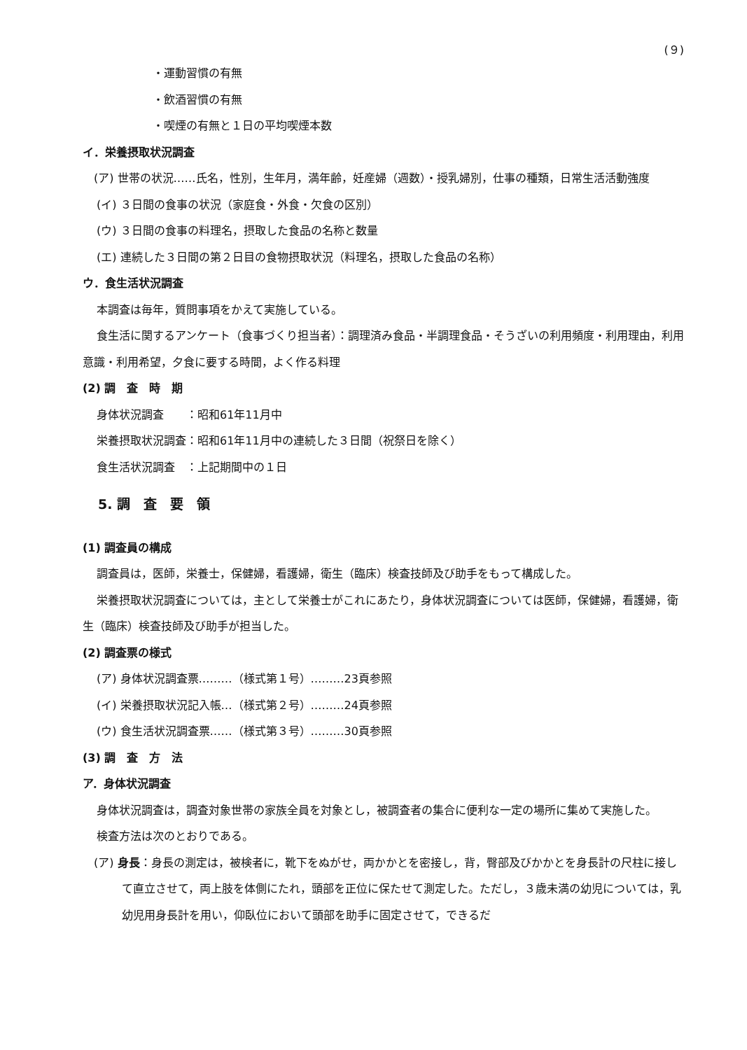(９)
・運動習慣の有無
・飲酒習慣の有無
・喫煙の有無と１日の平均喫煙本数
イ．栄養摂取状況調査
(ア) 世帯の状況……氏名，性別，生年月，満年齢，妊産婦（週数）・授乳婦別，仕事の種類，日常生活活動強度
(イ) ３日間の食事の状況（家庭食・外食・欠食の区別）
(ウ) ３日間の食事の料理名，摂取した食品の名称と数量
(エ) 連続した３日間の第２日目の食物摂取状況（料理名，摂取した食品の名称）
ウ．食生活状況調査
本調査は毎年，質問事項をかえて実施している。
食生活に関するアンケート（食事づくり担当者）：調理済み食品・半調理食品・そうざいの利用頻度・利用理由，利用意識・利用希望，夕食に要する時間，よく作る料理
(2) 調　査　時　期
身体状況調査　　：昭和61年11月中
栄養摂取状況調査：昭和61年11月中の連続した３日間（祝祭日を除く）
食生活状況調査　：上記期間中の１日
5. 調　査　要　領
(1) 調査員の構成
調査員は，医師，栄養士，保健婦，看護婦，衛生（臨床）検査技師及び助手をもって構成した。
栄養摂取状況調査については，主として栄養士がこれにあたり，身体状況調査については医師，保健婦，看護婦，衛生（臨床）検査技師及び助手が担当した。
(2) 調査票の様式
(ア) 身体状況調査票………（様式第１号）………23頁参照
(イ) 栄養摂取状況記入帳…（様式第２号）………24頁参照
(ウ) 食生活状況調査票……（様式第３号）………30頁参照
(3) 調　査　方　法
ア．身体状況調査
身体状況調査は，調査対象世帯の家族全員を対象とし，被調査者の集合に便利な一定の場所に集めて実施した。
検査方法は次のとおりである。
(ア) 身長：身長の測定は，被検者に，靴下をぬがせ，両かかとを密接し，背，臀部及びかかとを身長計の尺柱に接して直立させて，両上肢を体側にたれ，頭部を正位に保たせて測定した。ただし，３歳未満の幼児については，乳幼児用身長計を用い，仰臥位において頭部を助手に固定させて，できるだ